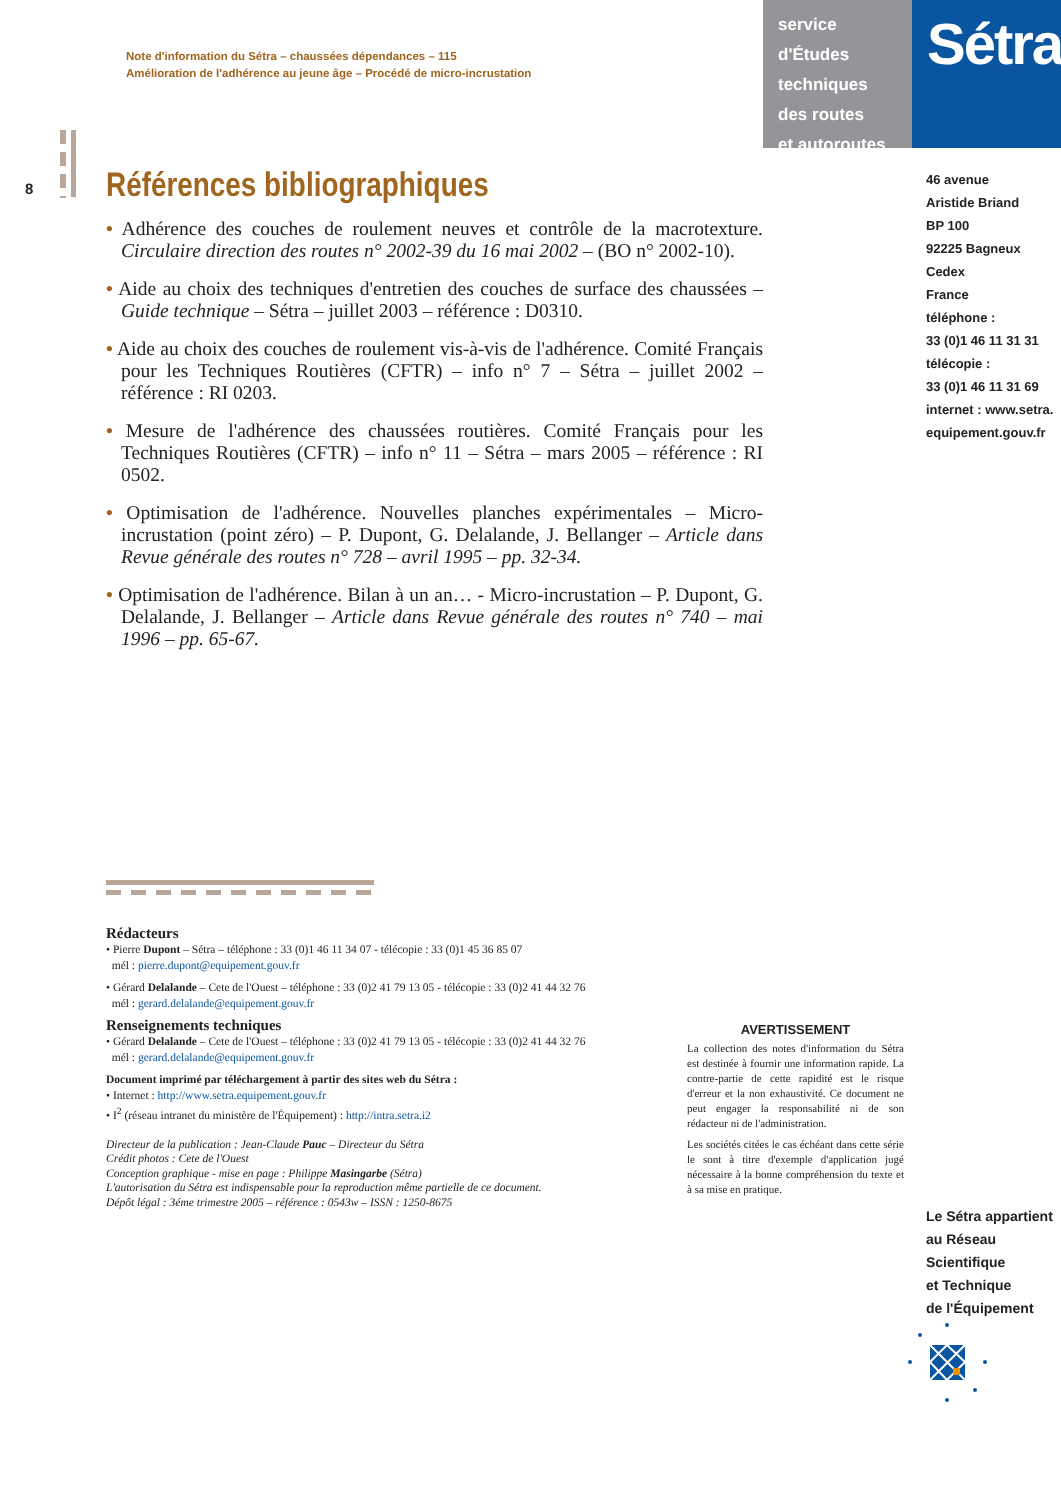Note d'information du Sétra – chaussées dépendances – 115
Amélioration de l'adhérence au jeune âge – Procédé de micro-incrustation
service d'Études
techniques
des routes
et autoroutes
Sétra
46 avenue
Aristide Briand
BP 100
92225 Bagneux Cedex
France
téléphone :
33 (0)1 46 11 31 31
télécopie :
33 (0)1 46 11 31 69
internet : www.setra.
equipement.gouv.fr
8
Références bibliographiques
• Adhérence des couches de roulement neuves et contrôle de la macrotexture. Circulaire direction des routes n° 2002-39 du 16 mai 2002 – (BO n° 2002-10).
• Aide au choix des techniques d'entretien des couches de surface des chaussées – Guide technique – Sétra – juillet 2003 – référence : D0310.
• Aide au choix des couches de roulement vis-à-vis de l'adhérence. Comité Français pour les Techniques Routières (CFTR) – info n° 7 – Sétra – juillet 2002 – référence : RI 0203.
• Mesure de l'adhérence des chaussées routières. Comité Français pour les Techniques Routières (CFTR) – info n° 11 – Sétra – mars 2005 – référence : RI 0502.
• Optimisation de l'adhérence. Nouvelles planches expérimentales – Micro-incrustation (point zéro) – P. Dupont, G. Delalande, J. Bellanger – Article dans Revue générale des routes n° 728 – avril 1995 – pp. 32-34.
• Optimisation de l'adhérence. Bilan à un an… - Micro-incrustation – P. Dupont, G. Delalande, J. Bellanger – Article dans Revue générale des routes n° 740 – mai 1996 – pp. 65-67.
Rédacteurs
• Pierre Dupont – Sétra – téléphone : 33 (0)1 46 11 34 07 - télécopie : 33 (0)1 45 36 85 07
mél : pierre.dupont@equipement.gouv.fr
• Gérard Delalande – Cete de l'Ouest – téléphone : 33 (0)2 41 79 13 05 - télécopie : 33 (0)2 41 44 32 76
mél : gerard.delalande@equipement.gouv.fr
Renseignements techniques
• Gérard Delalande – Cete de l'Ouest – téléphone : 33 (0)2 41 79 13 05 - télécopie : 33 (0)2 41 44 32 76
mél : gerard.delalande@equipement.gouv.fr
Document imprimé par téléchargement à partir des sites web du Sétra :
• Internet : http://www.setra.equipement.gouv.fr
• I<sup>2</sup> (réseau intranet du ministère de l'Équipement) : http://intra.setra.i2
Directeur de la publication : Jean-Claude Pauc – Directeur du Sétra
Crédit photos : Cete de l'Ouest
Conception graphique - mise en page : Philippe Masingarbe (Sétra)
L'autorisation du Sétra est indispensable pour la reproduction même partielle de ce document.
Dépôt légal : 3éme trimestre 2005 – référence : 0543w – ISSN : 1250-8675
AVERTISSEMENT
La collection des notes d'information du Sétra est destinée à fournir une information rapide. La contre-partie de cette rapidité est le risque d'erreur et la non exhaustivité. Ce document ne peut engager la responsabilité ni de son rédacteur ni de l'administration.
Les sociétés citées le cas échéant dans cette série le sont à titre d'exemple d'application jugé nécessaire à la bonne compréhension du texte et à sa mise en pratique.
Le Sétra appartient
au Réseau Scientifique
et Technique
de l'Équipement